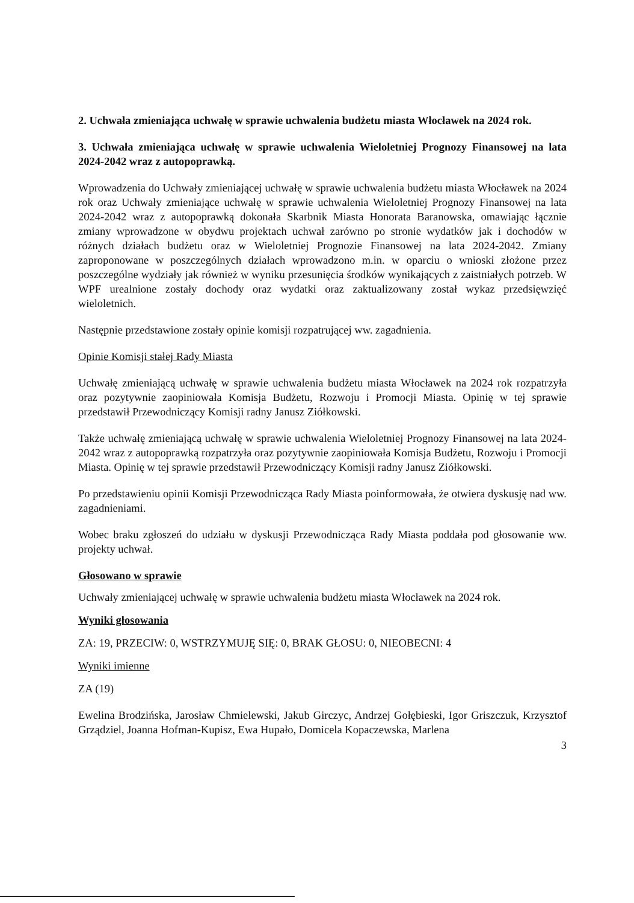2. Uchwała zmieniająca uchwałę w sprawie uchwalenia budżetu miasta Włocławek na 2024 rok.
3. Uchwała zmieniająca uchwałę w sprawie uchwalenia Wieloletniej Prognozy Finansowej na lata 2024-2042 wraz z autopoprawką.
Wprowadzenia do Uchwały zmieniającej uchwałę w sprawie uchwalenia budżetu miasta Włocławek na 2024 rok oraz Uchwały zmieniające uchwałę w sprawie uchwalenia Wieloletniej Prognozy Finansowej na lata 2024-2042 wraz z autopoprawką dokonała Skarbnik Miasta Honorata Baranowska, omawiając łącznie zmiany wprowadzone w obydwu projektach uchwał zarówno po stronie wydatków jak i dochodów w różnych działach budżetu oraz w Wieloletniej Prognozie Finansowej na lata 2024-2042. Zmiany zaproponowane w poszczególnych działach wprowadzono m.in. w oparciu o wnioski złożone przez poszczególne wydziały jak również w wyniku przesunięcia środków wynikających z zaistniałych potrzeb. W WPF urealnione zostały dochody oraz wydatki oraz zaktualizowany został wykaz przedsięwzięć wieloletnich.
Następnie przedstawione zostały opinie komisji rozpatrującej ww. zagadnienia.
Opinie Komisji stałej Rady Miasta
Uchwałę zmieniającą uchwałę w sprawie uchwalenia budżetu miasta Włocławek na 2024 rok rozpatrzyła oraz pozytywnie zaopiniowała Komisja Budżetu, Rozwoju i Promocji Miasta. Opinię w tej sprawie przedstawił Przewodniczący Komisji radny Janusz Ziółkowski.
Także uchwałę zmieniającą uchwałę w sprawie uchwalenia Wieloletniej Prognozy Finansowej na lata 2024-2042 wraz z autopoprawką rozpatrzyła oraz pozytywnie zaopiniowała Komisja Budżetu, Rozwoju i Promocji Miasta. Opinię w tej sprawie przedstawił Przewodniczący Komisji radny Janusz Ziółkowski.
Po przedstawieniu opinii Komisji Przewodnicząca Rady Miasta poinformowała, że otwiera dyskusję nad ww. zagadnieniami.
Wobec braku zgłoszeń do udziału w dyskusji Przewodnicząca Rady Miasta poddała pod głosowanie ww. projekty uchwał.
Głosowano w sprawie
Uchwały zmieniającej uchwałę w sprawie uchwalenia budżetu miasta Włocławek na 2024 rok.
Wyniki głosowania
ZA: 19, PRZECIW: 0, WSTRZYMUJĘ SIĘ: 0, BRAK GŁOSU: 0, NIEOBECNI: 4
Wyniki imienne
ZA (19)
Ewelina Brodzińska, Jarosław Chmielewski, Jakub Girczyc, Andrzej Gołębieski, Igor Griszczuk, Krzysztof Grządziel, Joanna Hofman-Kupisz, Ewa Hupało, Domicela Kopaczewska, Marlena
3